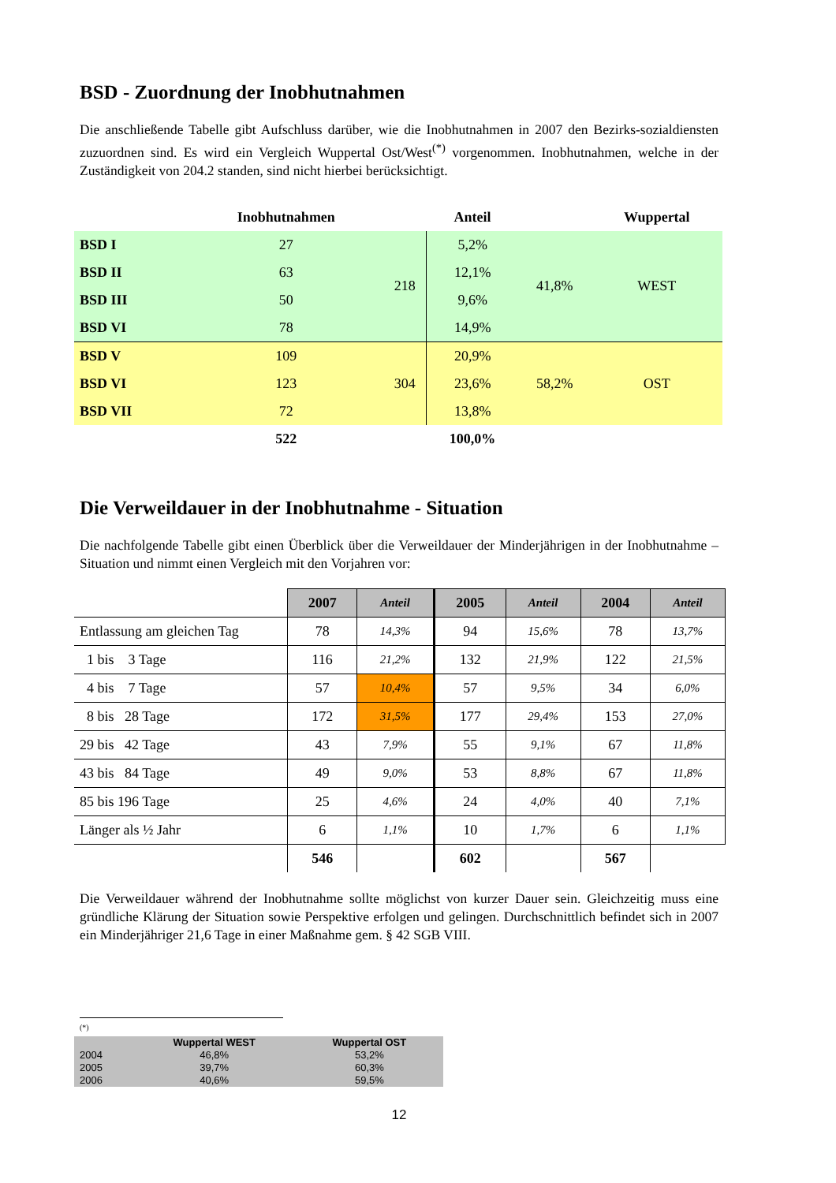BSD - Zuordnung der Inobhutnahmen
Die anschließende Tabelle gibt Aufschluss darüber, wie die Inobhutnahmen in 2007 den Bezirks-sozialdiensten zuzuordnen sind. Es wird ein Vergleich Wuppertal Ost/West<sup>(*)</sup> vorgenommen. Inobhutnahmen, welche in der Zuständigkeit von 204.2 standen, sind nicht hierbei berücksichtigt.
| | Inobhutnahmen | | Anteil | | Wuppertal |
| --- | --- | --- | --- | --- | --- |
| BSD I | 27 | 218 | 5,2% | 41,8% | WEST |
| BSD II | 63 | | 12,1% | | |
| BSD III | 50 | | 9,6% | | |
| BSD VI | 78 | | 14,9% | | |
| BSD V | 109 | 304 | 20,9% | 58,2% | OST |
| BSD VI | 123 | | 23,6% | | |
| BSD VII | 72 | | 13,8% | | |
| | 522 | | 100,0% | | |
Die Verweildauer in der Inobhutnahme - Situation
Die nachfolgende Tabelle gibt einen Überblick über die Verweildauer der Minderjährigen in der Inobhutnahme – Situation und nimmt einen Vergleich mit den Vorjahren vor:
| | 2007 | Anteil | 2005 | Anteil | 2004 | Anteil |
| Entlassung am gleichen Tag | 78 | 14,3% | 94 | 15,6% | 78 | 13,7% |
| 1 bis 3 Tage | 116 | 21,2% | 132 | 21,9% | 122 | 21,5% |
| 4 bis 7 Tage | 57 | 10,4% | 57 | 9,5% | 34 | 6,0% |
| 8 bis 28 Tage | 172 | 31,5% | 177 | 29,4% | 153 | 27,0% |
| 29 bis 42 Tage | 43 | 7,9% | 55 | 9,1% | 67 | 11,8% |
| 43 bis 84 Tage | 49 | 9,0% | 53 | 8,8% | 67 | 11,8% |
| 85 bis 196 Tage | 25 | 4,6% | 24 | 4,0% | 40 | 7,1% |
| Länger als ½ Jahr | 6 | 1,1% | 10 | 1,7% | 6 | 1,1% |
| | 546 | | 602 | | 567 | |
Die Verweildauer während der Inobhutnahme sollte möglichst von kurzer Dauer sein. Gleichzeitig muss eine gründliche Klärung der Situation sowie Perspektive erfolgen und gelingen. Durchschnittlich befindet sich in 2007 ein Minderjähriger 21,6 Tage in einer Maßnahme gem. § 42 SGB VIII.
(*)
| | Wuppertal WEST | Wuppertal OST |
| --- | --- | --- |
| 2004 | 46,8% | 53,2% |
| 2005 | 39,7% | 60,3% |
| 2006 | 40,6% | 59,5% |
12